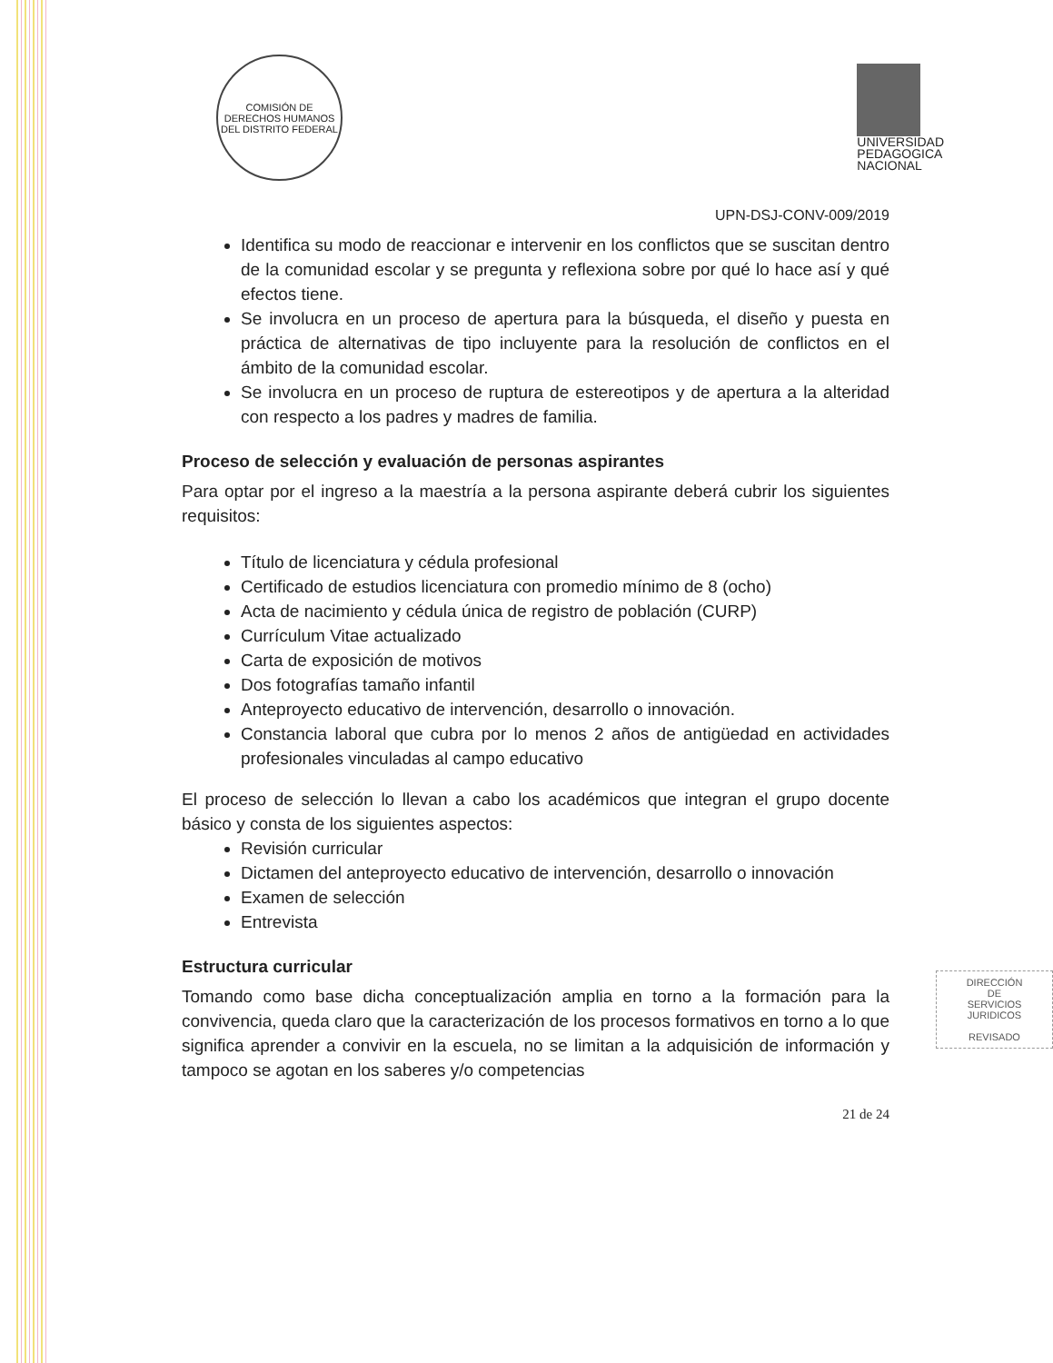COMISIÓN DE DERECHOS HUMANOS DEL DISTRITO FEDERAL
UNIVERSIDAD
PEDAGOGICA
NACIONAL
UPN-DSJ-CONV-009/2019
Identifica su modo de reaccionar e intervenir en los conflictos que se suscitan dentro de la comunidad escolar y se pregunta y reflexiona sobre por qué lo hace así y qué efectos tiene.
Se involucra en un proceso de apertura para la búsqueda, el diseño y puesta en práctica de alternativas de tipo incluyente para la resolución de conflictos en el ámbito de la comunidad escolar.
Se involucra en un proceso de ruptura de estereotipos y de apertura a la alteridad con respecto a los padres y madres de familia.
Proceso de selección y evaluación de personas aspirantes
Para optar por el ingreso a la maestría a la persona aspirante deberá cubrir los siguientes requisitos:
Título de licenciatura y cédula profesional
Certificado de estudios licenciatura con promedio mínimo de 8 (ocho)
Acta de nacimiento y cédula única de registro de población (CURP)
Currículum Vitae actualizado
Carta de exposición de motivos
Dos fotografías tamaño infantil
Anteproyecto educativo de intervención, desarrollo o innovación.
Constancia laboral que cubra por lo menos 2 años de antigüedad en actividades profesionales vinculadas al campo educativo
El proceso de selección lo llevan a cabo los académicos que integran el grupo docente básico y consta de los siguientes aspectos:
Revisión curricular
Dictamen del anteproyecto educativo de intervención, desarrollo o innovación
Examen de selección
Entrevista
Estructura curricular
Tomando como base dicha conceptualización amplia en torno a la formación para la convivencia, queda claro que la caracterización de los procesos formativos en torno a lo que significa aprender a convivir en la escuela, no se limitan a la adquisición de información y tampoco se agotan en los saberes y/o competencias
21 de 24
DIRECCIÓN
DE
SERVICIOS
JURIDICOS
REVISADO